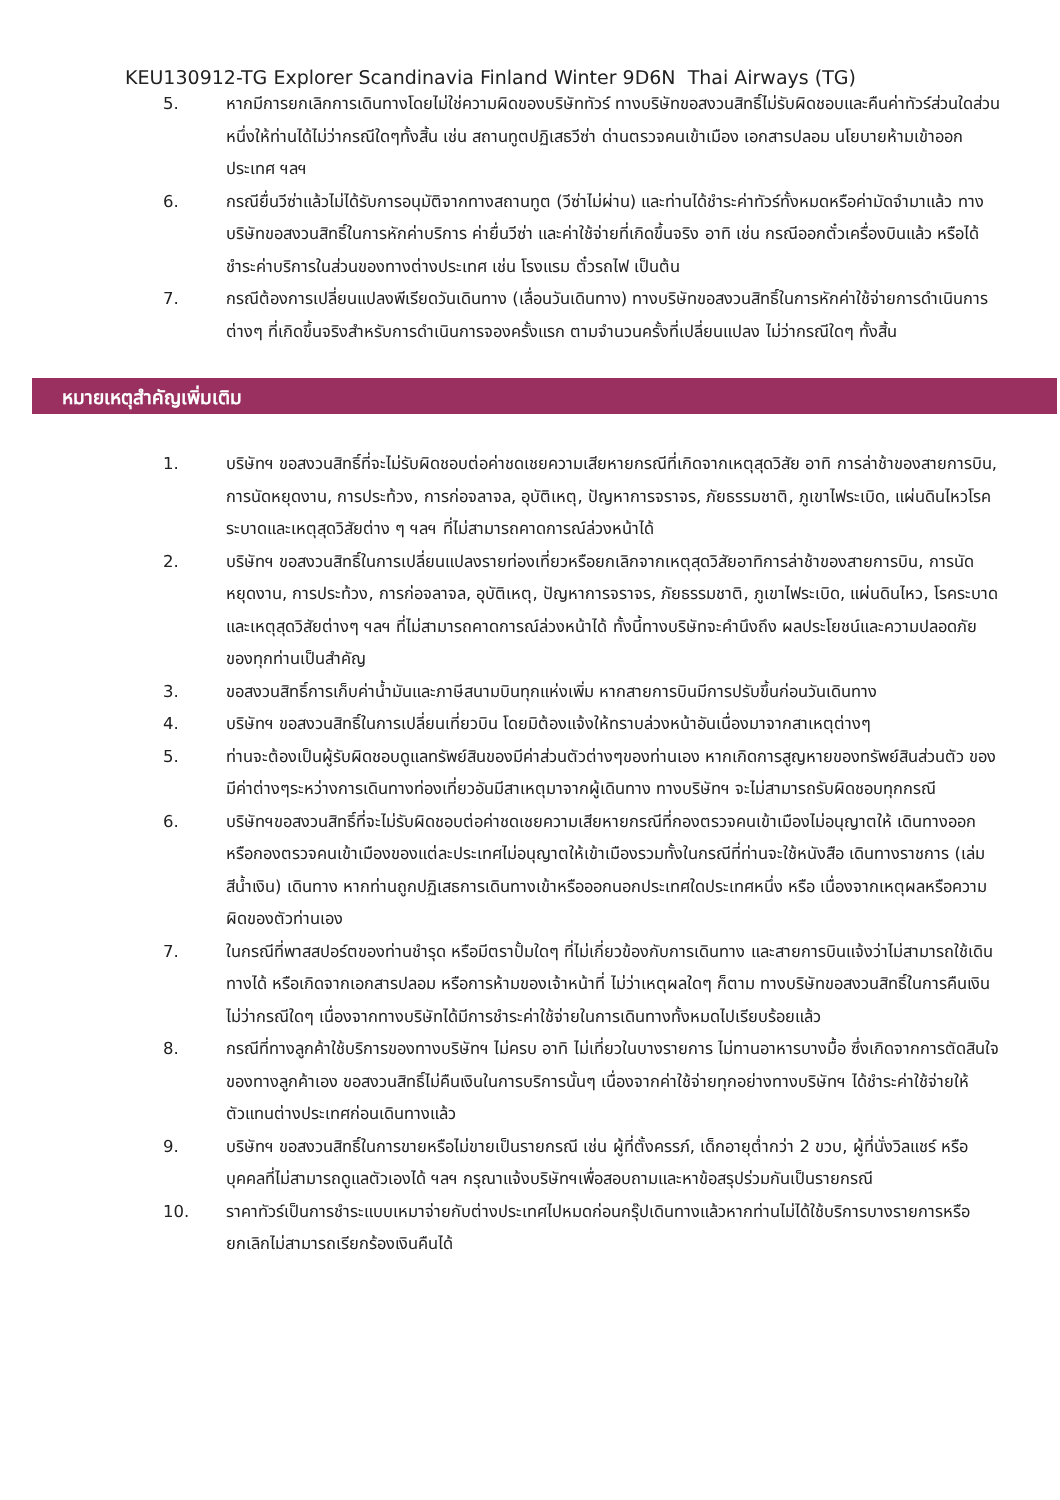KEU130912-TG Explorer Scandinavia Finland Winter 9D6N Thai Airways (TG)
5. หากมีการยกเลิกการเดินทางโดยไม่ใช่ความผิดของบริษัททัวร์ ทางบริษัทขอสงวนสิทธิ์ไม่รับผิดชอบและคืนค่าทัวร์ส่วนใดส่วนหนึ่งให้ท่านได้ไม่ว่ากรณีใดๆทั้งสิ้น เช่น สถานทูตปฏิเสธวีซ่า ด่านตรวจคนเข้าเมือง เอกสารปลอม นโยบายห้ามเข้าออกประเทศ ฯลฯ
6. กรณียื่นวีซ่าแล้วไม่ได้รับการอนุมัติจากทางสถานทูต (วีซ่าไม่ผ่าน) และท่านได้ชำระค่าทัวร์ทั้งหมดหรือค่ามัดจำมาแล้ว ทางบริษัทขอสงวนสิทธิ์ในการหักค่าบริการ ค่ายื่นวีซ่า และค่าใช้จ่ายที่เกิดขึ้นจริง อาทิ เช่น กรณีออกตั๋วเครื่องบินแล้ว หรือได้ชำระค่าบริการในส่วนของทางต่างประเทศ เช่น โรงแรม ตั๋วรถไฟ เป็นต้น
7. กรณีต้องการเปลี่ยนแปลงพีเรียดวันเดินทาง (เลื่อนวันเดินทาง) ทางบริษัทขอสงวนสิทธิ์ในการหักค่าใช้จ่ายการดำเนินการต่างๆ ที่เกิดขึ้นจริงสำหรับการดำเนินการจองครั้งแรก ตามจำนวนครั้งที่เปลี่ยนแปลง ไม่ว่ากรณีใดๆ ทั้งสิ้น
หมายเหตุสำคัญเพิ่มเติม
1. บริษัทฯ ขอสงวนสิทธิ์ที่จะไม่รับผิดชอบต่อค่าชดเชยความเสียหายกรณีที่เกิดจากเหตุสุดวิสัย อาทิ การล่าช้าของสายการบิน, การนัดหยุดงาน, การประท้วง, การก่อจลาจล, อุบัติเหตุ, ปัญหาการจราจร, ภัยธรรมชาติ, ภูเขาไฟระเบิด, แผ่นดินไหวโรคระบาดและเหตุสุดวิสัยต่าง ๆ ฯลฯ ที่ไม่สามารถคาดการณ์ล่วงหน้าได้
2. บริษัทฯ ขอสงวนสิทธิ์ในการเปลี่ยนแปลงรายท่องเที่ยวหรือยกเลิกจากเหตุสุดวิสัยอาทิการล่าช้าของสายการบิน, การนัดหยุดงาน, การประท้วง, การก่อจลาจล, อุบัติเหตุ, ปัญหาการจราจร, ภัยธรรมชาติ, ภูเขาไฟระเบิด, แผ่นดินไหว, โรคระบาดและเหตุสุดวิสัยต่างๆ ฯลฯ ที่ไม่สามารถคาดการณ์ล่วงหน้าได้ ทั้งนี้ทางบริษัทจะคำนึงถึง ผลประโยชน์และความปลอดภัยของทุกท่านเป็นสำคัญ
3. ขอสงวนสิทธิ์การเก็บค่าน้ำมันและภาษีสนามบินทุกแห่งเพิ่ม หากสายการบินมีการปรับขึ้นก่อนวันเดินทาง
4. บริษัทฯ ขอสงวนสิทธิ์ในการเปลี่ยนเที่ยวบิน โดยมิต้องแจ้งให้ทราบล่วงหน้าอันเนื่องมาจากสาเหตุต่างๆ
5. ท่านจะต้องเป็นผู้รับผิดชอบดูแลทรัพย์สินของมีค่าส่วนตัวต่างๆของท่านเอง หากเกิดการสูญหายของทรัพย์สินส่วนตัว ของมีค่าต่างๆระหว่างการเดินทางท่องเที่ยวอันมีสาเหตุมาจากผู้เดินทาง ทางบริษัทฯ จะไม่สามารถรับผิดชอบทุกกรณี
6. บริษัทฯขอสงวนสิทธิ์ที่จะไม่รับผิดชอบต่อค่าชดเชยความเสียหายกรณีที่กองตรวจคนเข้าเมืองไม่อนุญาตให้ เดินทางออก หรือกองตรวจคนเข้าเมืองของแต่ละประเทศไม่อนุญาตให้เข้าเมืองรวมทั้งในกรณีที่ท่านจะใช้หนังสือ เดินทางราชการ (เล่มสีน้ำเงิน) เดินทาง หากท่านถูกปฏิเสธการเดินทางเข้าหรือออกนอกประเทศใดประเทศหนึ่ง หรือ เนื่องจากเหตุผลหรือความผิดของตัวท่านเอง
7. ในกรณีที่พาสสปอร์ตของท่านชำรุด หรือมีตราปั้มใดๆ ที่ไม่เกี่ยวข้องกับการเดินทาง และสายการบินแจ้งว่าไม่สามารถใช้เดินทางได้ หรือเกิดจากเอกสารปลอม หรือการห้ามของเจ้าหน้าที่ ไม่ว่าเหตุผลใดๆ ก็ตาม ทางบริษัทขอสงวนสิทธิ์ในการคืนเงินไม่ว่ากรณีใดๆ เนื่องจากทางบริษัทได้มีการชำระค่าใช้จ่ายในการเดินทางทั้งหมดไปเรียบร้อยแล้ว
8. กรณีที่ทางลูกค้าใช้บริการของทางบริษัทฯ ไม่ครบ อาทิ ไม่เที่ยวในบางรายการ ไม่ทานอาหารบางมื้อ ซึ่งเกิดจากการตัดสินใจของทางลูกค้าเอง ขอสงวนสิทธิ์ไม่คืนเงินในการบริการนั้นๆ เนื่องจากค่าใช้จ่ายทุกอย่างทางบริษัทฯ ได้ชำระค่าใช้จ่ายให้ตัวแทนต่างประเทศก่อนเดินทางแล้ว
9. บริษัทฯ ขอสงวนสิทธิ์ในการขายหรือไม่ขายเป็นรายกรณี เช่น ผู้ที่ตั้งครรภ์, เด็กอายุต่ำกว่า 2 ขวบ, ผู้ที่นั่งวิลแชร์ หรือบุคคลที่ไม่สามารถดูแลตัวเองได้ ฯลฯ กรุณาแจ้งบริษัทฯเพื่อสอบถามและหาข้อสรุปร่วมกันเป็นรายกรณี
10. ราคาทัวร์เป็นการชำระแบบเหมาจ่ายกับต่างประเทศไปหมดก่อนกรุ๊ปเดินทางแล้วหากท่านไม่ได้ใช้บริการบางรายการหรือยกเลิกไม่สามารถเรียกร้องเงินคืนได้